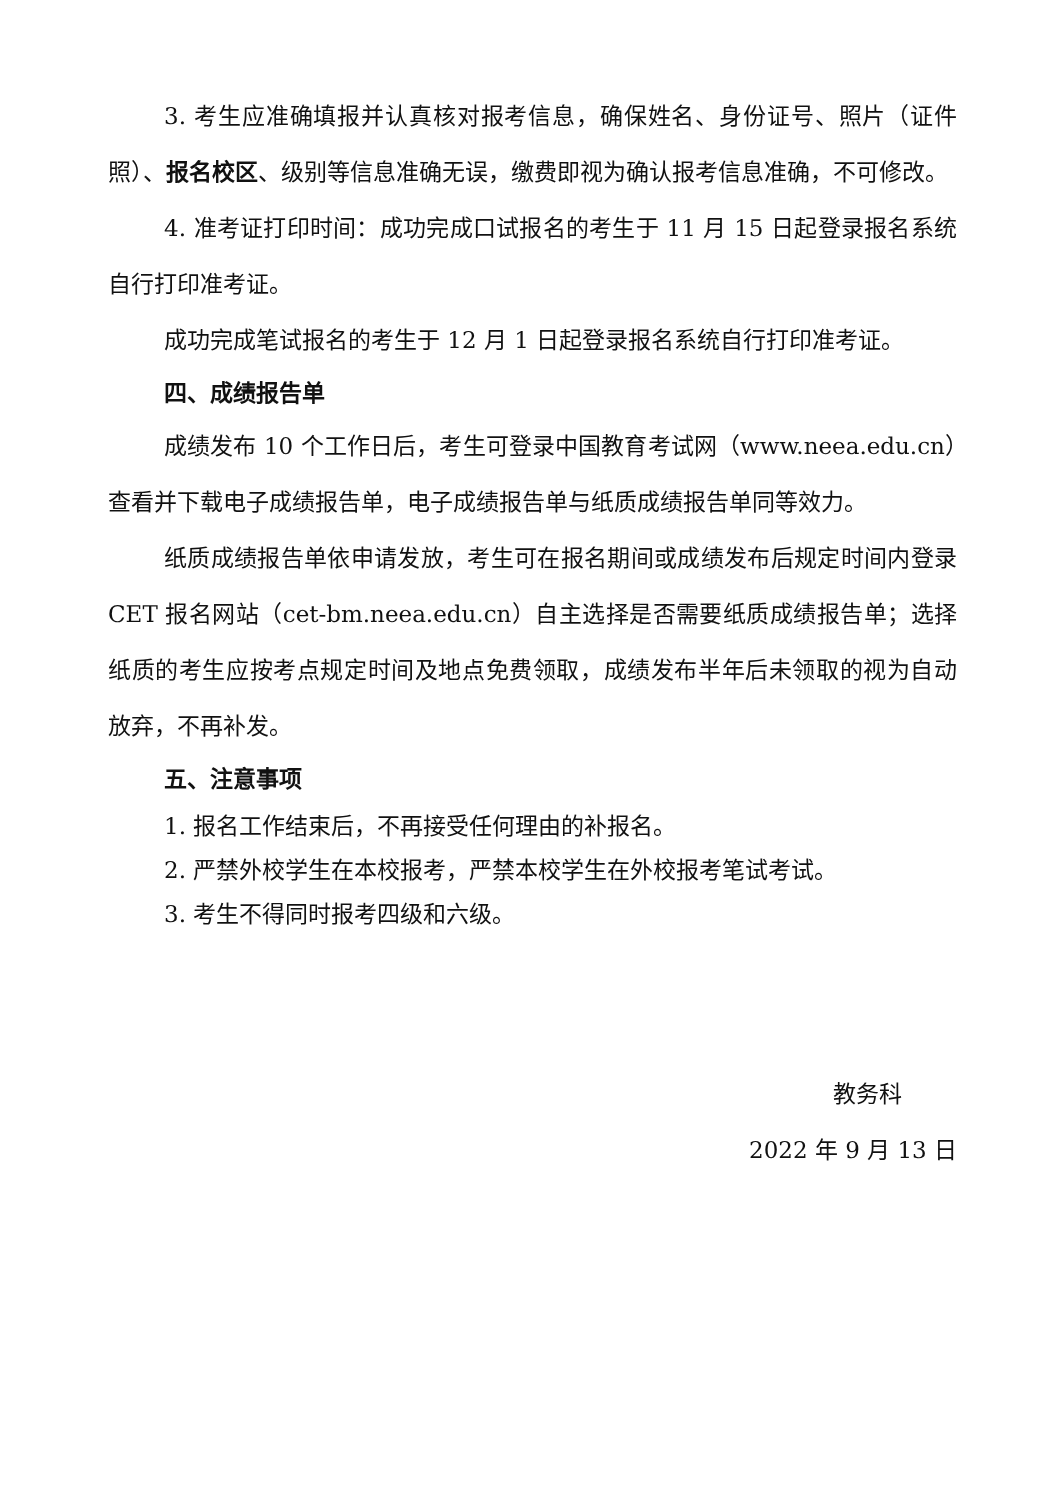3. 考生应准确填报并认真核对报考信息，确保姓名、身份证号、照片（证件照）、报名校区、级别等信息准确无误，缴费即视为确认报考信息准确，不可修改。
4. 准考证打印时间：成功完成口试报名的考生于 11 月 15 日起登录报名系统自行打印准考证。
成功完成笔试报名的考生于 12 月 1 日起登录报名系统自行打印准考证。
四、成绩报告单
成绩发布 10 个工作日后，考生可登录中国教育考试网（www.neea.edu.cn）查看并下载电子成绩报告单，电子成绩报告单与纸质成绩报告单同等效力。
纸质成绩报告单依申请发放，考生可在报名期间或成绩发布后规定时间内登录 CET 报名网站（cet-bm.neea.edu.cn）自主选择是否需要纸质成绩报告单；选择纸质的考生应按考点规定时间及地点免费领取，成绩发布半年后未领取的视为自动放弃，不再补发。
五、注意事项
1. 报名工作结束后，不再接受任何理由的补报名。
2. 严禁外校学生在本校报考，严禁本校学生在外校报考笔试考试。
3. 考生不得同时报考四级和六级。
教务科
2022 年 9 月 13 日